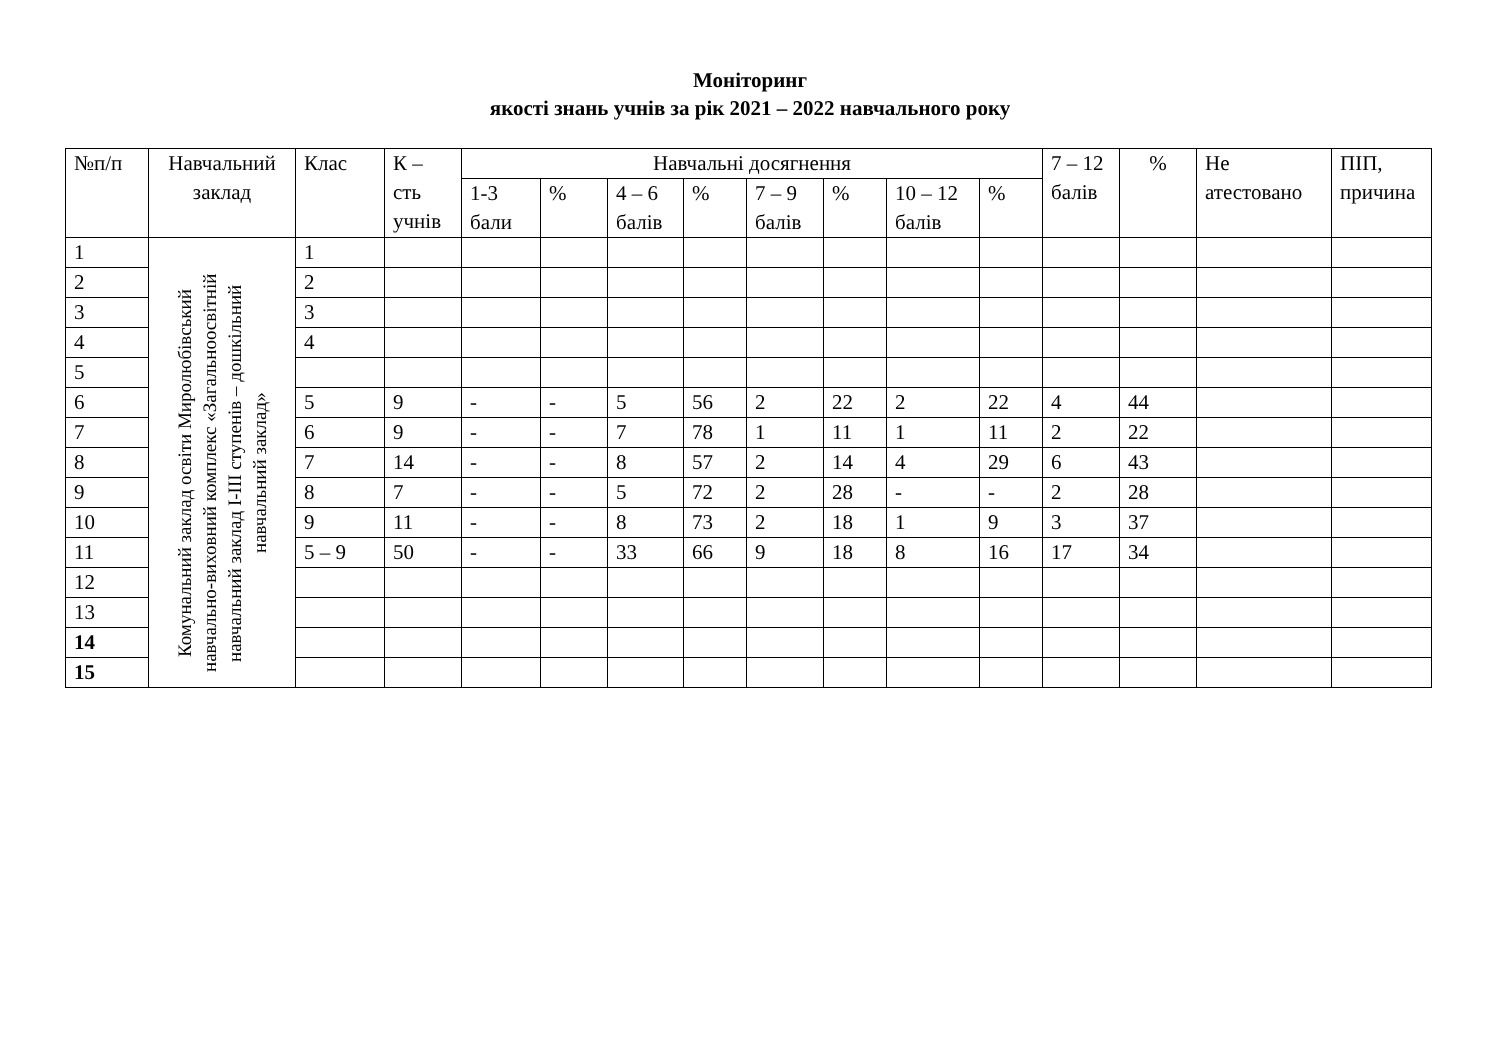Моніторинг
якості знань учнів за рік 2021 – 2022 навчального року
| №п/п | Навчальний заклад | Клас | К – сть учнів | Навчальні досягнення | | | | | | | | 7 – 12 балів | % | Не атестовано | ПІП, причина |
| --- | --- | --- | --- | --- | --- | --- | --- | --- | --- | --- | --- | --- | --- | --- | --- |
| | | | | 1-3 бали | % | 4 – 6 балів | % | 7 – 9 балів | % | 10 – 12 балів | % | | | | |
| 1 | Комунальний заклад освіти Миролюбівський навчально-виховний комплекс «Загальноосвітній навчальний заклад І-ІІІ ступенів – дошкільний навчальний заклад» | 1 | | | | | | | | | | | | | |
| 2 | | 2 | | | | | | | | | | | | | |
| 3 | | 3 | | | | | | | | | | | | | |
| 4 | | 4 | | | | | | | | | | | | | |
| 5 | | | | | | | | | | | | | | | |
| 6 | | 5 | 9 | - | - | 5 | 56 | 2 | 22 | 2 | 22 | 4 | 44 | | |
| 7 | | 6 | 9 | - | - | 7 | 78 | 1 | 11 | 1 | 11 | 2 | 22 | | |
| 8 | | 7 | 14 | - | - | 8 | 57 | 2 | 14 | 4 | 29 | 6 | 43 | | |
| 9 | | 8 | 7 | - | - | 5 | 72 | 2 | 28 | - | - | 2 | 28 | | |
| 10 | | 9 | 11 | - | - | 8 | 73 | 2 | 18 | 1 | 9 | 3 | 37 | | |
| 11 | | 5 – 9 | 50 | - | - | 33 | 66 | 9 | 18 | 8 | 16 | 17 | 34 | | |
| 12 | | | | | | | | | | | | | | | |
| 13 | | | | | | | | | | | | | | | |
| 14 | | | | | | | | | | | | | | | |
| 15 | | | | | | | | | | | | | | | |